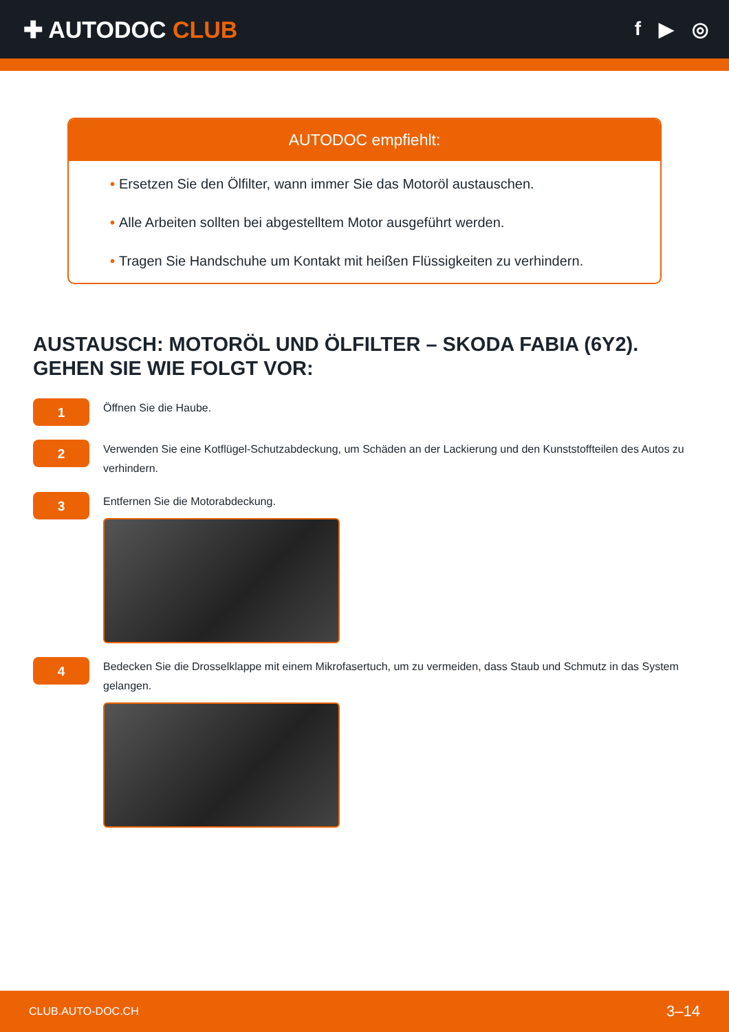✚ AUTODOC CLUB
f ▶ ◎
AUTODOC empfiehlt:
• Ersetzen Sie den Ölfilter, wann immer Sie das Motoröl austauschen.
• Alle Arbeiten sollten bei abgestelltem Motor ausgeführt werden.
• Tragen Sie Handschuhe um Kontakt mit heißen Flüssigkeiten zu verhindern.
AUSTAUSCH: MOTORÖL UND ÖLFILTER – SKODA FABIA (6Y2). GEHEN SIE WIE FOLGT VOR:
1
Öffnen Sie die Haube.
2
Verwenden Sie eine Kotflügel-Schutzabdeckung, um Schäden an der Lackierung und den Kunststoffteilen des Autos zu verhindern.
3
Entfernen Sie die Motorabdeckung.
4
Bedecken Sie die Drosselklappe mit einem Mikrofasertuch, um zu vermeiden, dass Staub und Schmutz in das System gelangen.
CLUB.AUTO-DOC.CH 3–14